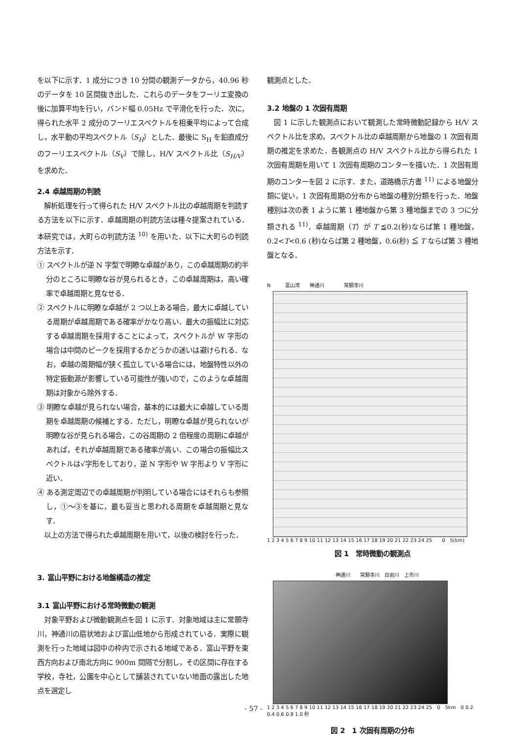を以下に示す．1 成分につき 10 分間の観測データから，40.96 秒のデータを 10 区間抜き出した．これらのデータをフーリエ変換の後に加算平均を行い，バンド幅 0.05Hz で平滑化を行った．次に，得られた水平 2 成分のフーリエスペクトルを相乗平均によって合成し，水平動の平均スペクトル（S<sub>H</sub>）とした．最後に S<sub>H</sub> を鉛直成分のフーリエスペクトル（S<sub>V</sub>）で除し，H/V スペクトル比（S<sub>H/V</sub>）を求めた．
2.4 卓越周期の判読
　解析処理を行って得られた H/V スペクトル比の卓越周期を判読する方法を以下に示す．卓越周期の判読方法は種々提案されている．本研究では，大町らの判読方法 <sup>10)</sup> を用いた．以下に大町らの判読方法を示す．
① スペクトルが逆 N 字型で明瞭な卓越があり，この卓越周期の約半分のところに明瞭な谷が見られるとき，この卓越周期は，高い確率で卓越周期と見なせる．
② スペクトルに明瞭な卓越が 2 つ以上ある場合，最大に卓越している周期が卓越周期である確率がかなり高い．最大の振幅比に対応する卓越周期を採用することによって，スペクトルが W 字形の場合は中間のピークを採用するかどうかの迷いは避けられる．なお，卓越の周期幅が狭く孤立している場合には，地盤特性以外の特定振動源が影響している可能性が強いので，このような卓越周期は対象から除外する．
③ 明瞭な卓越が見られない場合，基本的には最大に卓越している周期を卓越周期の候補とする．ただし，明瞭な卓越が見られないが明瞭な谷が見られる場合，この谷周期の 2 倍程度の周期に卓越があれば，それが卓越周期である確率が高い．この場合の振幅比スペクトルは√字形をしており，逆 N 字形や W 字形より V 字形に近い．
④ ある測定周辺での卓越周期が判明している場合にはそれらも参照し，①～③を基に，最も妥当と思われる周期を卓越周期と見なす．
　以上の方法で得られた卓越周期を用いて，以後の検討を行った．
3. 富山平野における地盤構造の推定
3.1 富山平野における常時微動の観測
　対象平野および微動観測点を図 1 に示す．対象地域は主に常願寺川，神通川の扇状地および富山低地から形成されている．実際に観測を行った地域は図中の枠内で示される地域である．富山平野を東西方向および南北方向に 900m 間隔で分割し，その区間に存在する学校，寺社，公園を中心として舗装されていない地面の露出した地点を選定し
観測点とした．
3.2 地盤の 1 次固有周期
　図 1 に示した観測点において観測した常時微動記録から H/V スペクトル比を求め，スペクトル比の卓越周期から地盤の 1 次固有周期の推定を求めた．各観測点の H/V スペクトル比から得られた 1 次固有周期を用いて 1 次固有周期のコンターを描いた．1 次固有周期のコンターを図 2 に示す．また，道路橋示方書 <sup>11)</sup> による地盤分類に従い，1 次固有周期の分布から地盤の種別分類を行った．地盤種別は次の表 1 ように第 1 種地盤から第 3 種地盤までの 3 つに分類される <sup>11)</sup>．卓越周期（T）が T ≦0.2(秒)ならば第 1 種地盤，0.2<T<0.6 (秒)ならば第 2 種地盤，0.6(秒) ≦ T ならば第 3 種地盤となる．
N　　　富山湾　　神通川　　　　常願寺川
1 2 3 4 5 6 7 8 9 10 11 12 13 14 15 16 17 18 19 20 21 22 23 24 25　　0　5(km)
図 1　常時微動の観測点
神通川　　常願寺川　白岩川　上市川
1 2 3 4 5 6 7 8 9 10 11 12 13 14 15 16 17 18 19 20 21 22 23 24 25　0　5km　0 0.2 0.4 0.6 0.8 1.0 秒
図 2　1 次固有周期の分布
- 57 -